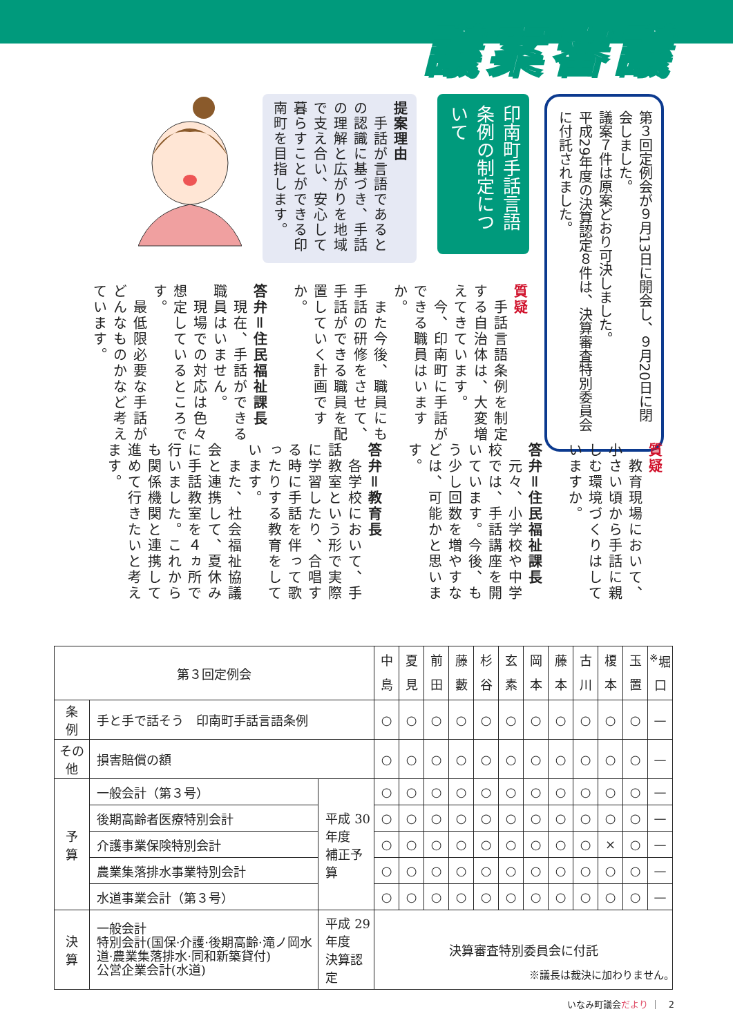議案審議
第３回定例会が９月13日に開会し、９月20日に閉会しました。
議案７件は原案どおり可決しました。
平成29年度の決算認定８件は、決算審査特別委員会に付託されました。
印南町手話言語条例の制定について
提案理由
　手話が言語であるとの認識に基づき、手話の理解と広がりを地域で支え合い、安心して暮らすことができる印南町を目指します。
質疑
　手話言語条例を制定する自治体は、大変増えてきています。
　今、印南町に手話ができる職員はいますか。
　また今後、職員にも手話の研修をさせて、手話ができる職員を配置していく計画ですか。
答弁＝住民福祉課長
　現在、手話ができる職員はいません。
　現場での対応は色々想定しているところです。
　最低限必要な手話がどんなものかなど考えています。
質疑
　教育現場において、小さい頃から手話に親しむ環境づくりはしていますか。
答弁＝住民福祉課長
　元々、小学校や中学校では、手話講座を開いています。今後、もう少し回数を増やすなどは、可能かと思います。
答弁＝教育長
　各学校において、手話教室という形で実際に学習したり、合唱する時に手話を伴って歌ったりする教育をしています。
　また、社会福祉協議会と連携して、夏休みに手話教室を４ヵ所で行いました。これからも関係機関と連携して進めて行きたいと考えます。
| 第３回定例会 | | | 中島 | 夏見 | 前田 | 藤藪 | 杉谷 | 玄素 | 岡本 | 藤本 | 古川 | 榎本 | 玉置 | <sup>※</sup>堀口 |
| --- | --- | --- | --- | --- | --- | --- | --- | --- | --- | --- | --- | --- | --- | --- |
| 条 例 | 手と手で話そう 印南町手話言語条例 | | ○ | ○ | ○ | ○ | ○ | ○ | ○ | ○ | ○ | ○ | ○ | — |
| その他 | 損害賠償の額 | | ○ | ○ | ○ | ○ | ○ | ○ | ○ | ○ | ○ | ○ | ○ | — |
| 予 算 | 一般会計（第３号） | 平成 30 年度 補正予算 | ○ | ○ | ○ | ○ | ○ | ○ | ○ | ○ | ○ | ○ | ○ | — |
| | 後期高齢者医療特別会計 | | ○ | ○ | ○ | ○ | ○ | ○ | ○ | ○ | ○ | ○ | ○ | — |
| | 介護事業保険特別会計 | | ○ | ○ | ○ | ○ | ○ | ○ | ○ | ○ | ○ | × | ○ | — |
| | 農業集落排水事業特別会計 | | ○ | ○ | ○ | ○ | ○ | ○ | ○ | ○ | ○ | ○ | ○ | — |
| | 水道事業会計（第３号） | | ○ | ○ | ○ | ○ | ○ | ○ | ○ | ○ | ○ | ○ | ○ | — |
| 決 算 | 一般会計 特別会計(国保·介護·後期高齢·滝ノ岡水道·農業集落排水·同和新築貸付) 公営企業会計(水道) | 平成 29 年度 決算認定 | 決算審査特別委員会に付託 | | | | | | | | | | | |
※議長は裁決に加わりません。
いなみ町議会だより ｜　2